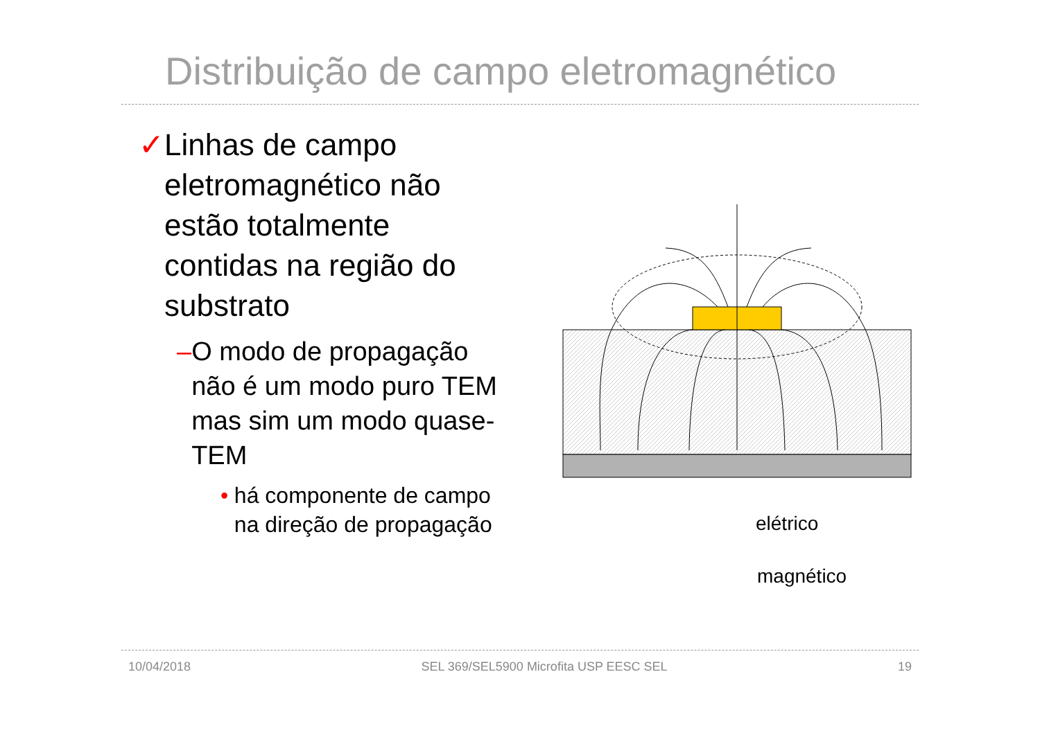Distribuição de campo eletromagnético
✓ Linhas de campo eletromagnético não estão totalmente contidas na região do substrato
– O modo de propagação não é um modo puro TEM mas sim um modo quase-TEM
• há componente de campo na direção de propagação
elétrico
magnético
10/04/2018 SEL 369/SEL5900 Microfita USP EESC SEL 19